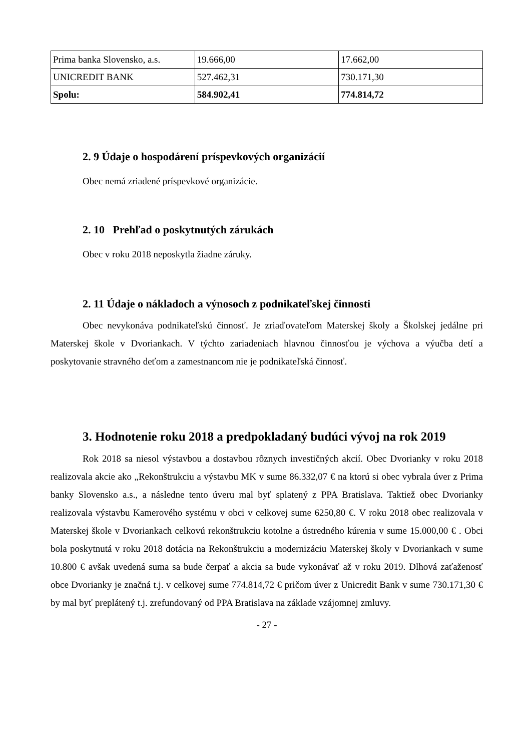| Prima banka Slovensko, a.s. | 19.666,00 | 17.662,00 |
| UNICREDIT BANK | 527.462,31 | 730.171,30 |
| Spolu: | 584.902,41 | 774.814,72 |
2. 9 Údaje o hospodárení príspevkových organizácií
Obec nemá zriadené príspevkové organizácie.
2. 10 Prehľad o poskytnutých zárukách
Obec v roku 2018 neposkytla žiadne záruky.
2. 11 Údaje o nákladoch a výnosoch z podnikateľskej činnosti
Obec nevykonáva podnikateľskú činnosť. Je zriaďovateľom Materskej školy a Školskej jedálne pri Materskej škole v Dvoriankach. V týchto zariadeniach hlavnou činnosťou je výchova a výučba detí a poskytovanie stravného deťom a zamestnancom nie je podnikateľská činnosť.
3. Hodnotenie roku 2018 a predpokladaný budúci vývoj na rok 2019
Rok 2018 sa niesol výstavbou a dostavbou rôznych investičných akcií. Obec Dvorianky v roku 2018 realizovala akcie ako „Rekonštrukciu a výstavbu MK v sume 86.332,07 € na ktorú si obec vybrala úver z Prima banky Slovensko a.s., a následne tento úveru mal byť splatený z PPA Bratislava. Taktiež obec Dvorianky realizovala výstavbu Kamerového systému v obci v celkovej sume 6250,80 €. V roku 2018 obec realizovala v Materskej škole v Dvoriankach celkovú rekonštrukciu kotolne a ústredného kúrenia v sume 15.000,00 € . Obci bola poskytnutá v roku 2018 dotácia na Rekonštrukciu a modernizáciu Materskej školy v Dvoriankach v sume 10.800 € avšak uvedená suma sa bude čerpať a akcia sa bude vykonávať až v roku 2019. Dlhová zaťaženosť obce Dvorianky je značná t.j. v celkovej sume 774.814,72 € pričom úver z Unicredit Bank v sume 730.171,30 € by mal byť preplátený t.j. zrefundovaný od PPA Bratislava na základe vzájomnej zmluvy.
- 27 -